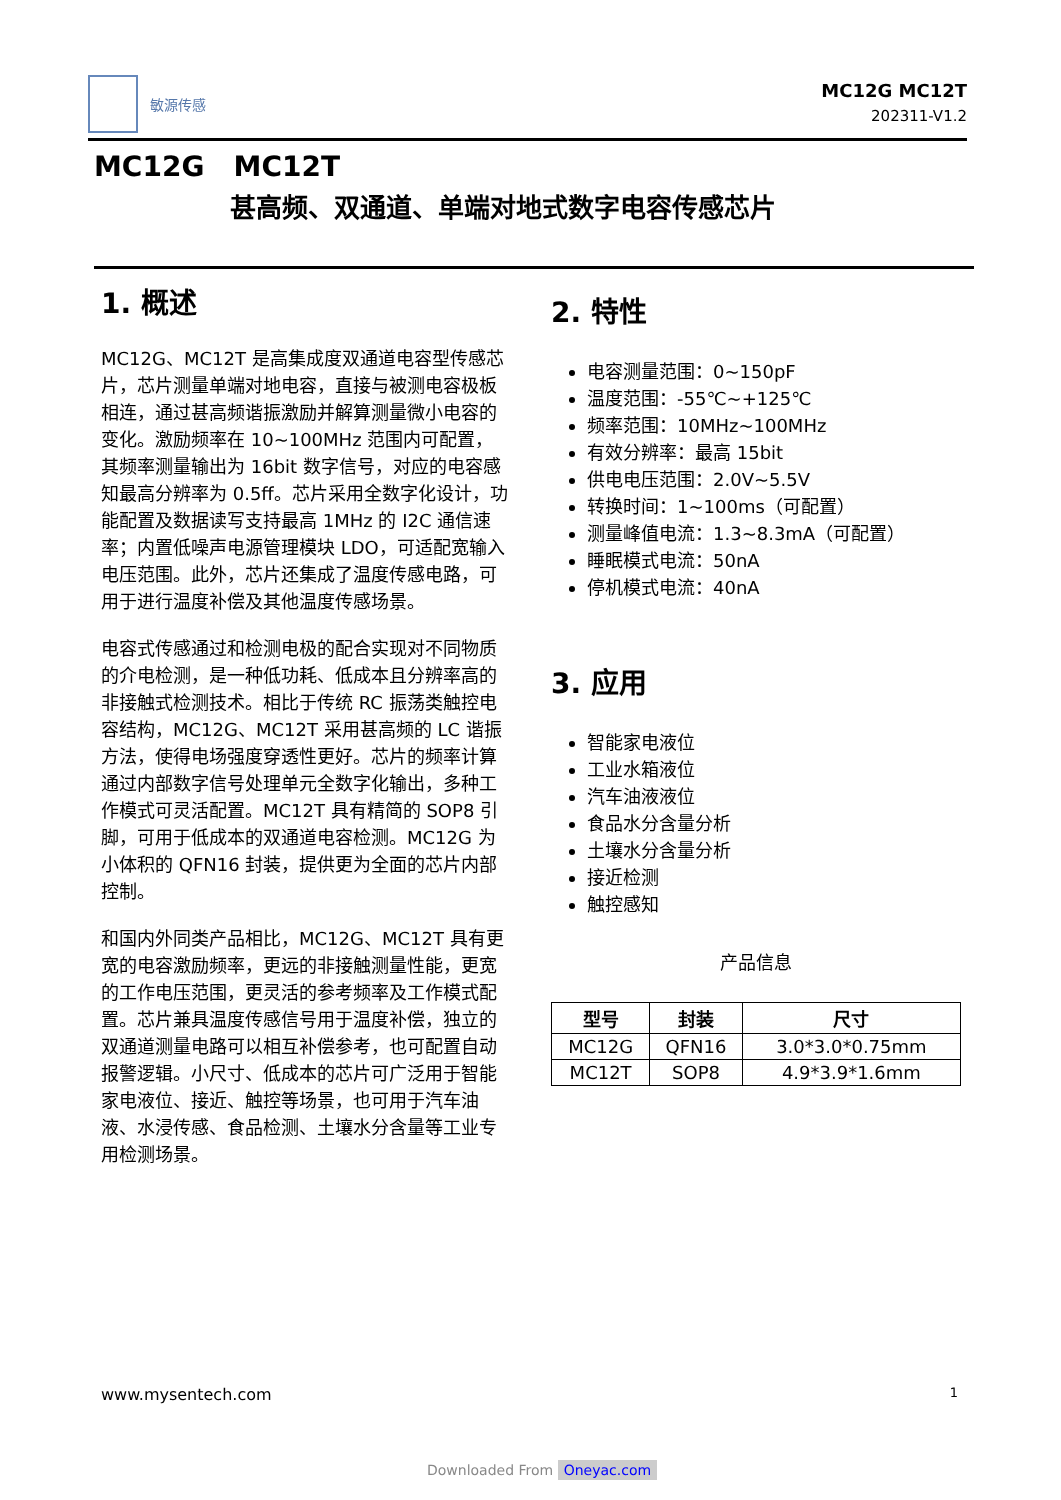敏源传感
MC12G MC12T
202311-V1.2
MC12G MC12T
甚高频、双通道、单端对地式数字电容传感芯片
1. 概述
MC12G、MC12T 是高集成度双通道电容型传感芯片，芯片测量单端对地电容，直接与被测电容极板相连，通过甚高频谐振激励并解算测量微小电容的变化。激励频率在 10~100MHz 范围内可配置，其频率测量输出为 16bit 数字信号，对应的电容感知最高分辨率为 0.5ff。芯片采用全数字化设计，功能配置及数据读写支持最高 1MHz 的 I2C 通信速率；内置低噪声电源管理模块 LDO，可适配宽输入电压范围。此外，芯片还集成了温度传感电路，可用于进行温度补偿及其他温度传感场景。
电容式传感通过和检测电极的配合实现对不同物质的介电检测，是一种低功耗、低成本且分辨率高的非接触式检测技术。相比于传统 RC 振荡类触控电容结构，MC12G、MC12T 采用甚高频的 LC 谐振方法，使得电场强度穿透性更好。芯片的频率计算通过内部数字信号处理单元全数字化输出，多种工作模式可灵活配置。MC12T 具有精简的 SOP8 引脚，可用于低成本的双通道电容检测。MC12G 为小体积的 QFN16 封装，提供更为全面的芯片内部控制。
和国内外同类产品相比，MC12G、MC12T 具有更宽的电容激励频率，更远的非接触测量性能，更宽的工作电压范围，更灵活的参考频率及工作模式配置。芯片兼具温度传感信号用于温度补偿，独立的双通道测量电路可以相互补偿参考，也可配置自动报警逻辑。小尺寸、低成本的芯片可广泛用于智能家电液位、接近、触控等场景，也可用于汽车油液、水浸传感、食品检测、土壤水分含量等工业专用检测场景。
2. 特性
电容测量范围：0~150pF
温度范围：-55℃~+125℃
频率范围：10MHz~100MHz
有效分辨率：最高 15bit
供电电压范围：2.0V~5.5V
转换时间：1~100ms（可配置）
测量峰值电流：1.3~8.3mA（可配置）
睡眠模式电流：50nA
停机模式电流：40nA
3. 应用
智能家电液位
工业水箱液位
汽车油液液位
食品水分含量分析
土壤水分含量分析
接近检测
触控感知
产品信息
| 型号 | 封装 | 尺寸 |
| --- | --- | --- |
| MC12G | QFN16 | 3.0*3.0*0.75mm |
| MC12T | SOP8 | 4.9*3.9*1.6mm |
www.mysentech.com 1
Downloaded From Oneyac.com